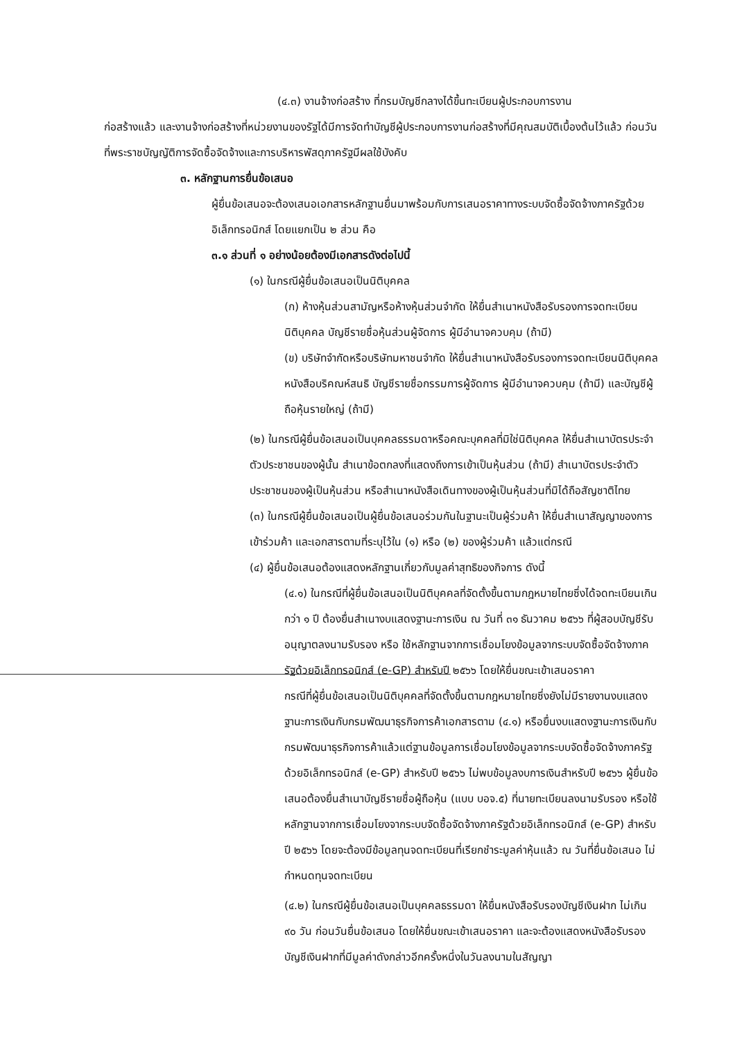(๔.๓) งานจ้างก่อสร้าง ที่กรมบัญชีกลางได้ขึ้นทะเบียนผู้ประกอบการงาน
ก่อสร้างแล้ว และงานจ้างก่อสร้างที่หน่วยงานของรัฐได้มีการจัดทำบัญชีผู้ประกอบการงานก่อสร้างที่มีคุณสมบัติเบื้องต้นไว้แล้ว ก่อนวันที่พระราชบัญญัติการจัดซื้อจัดจ้างและการบริหารพัสดุภาครัฐมีผลใช้บังคับ
๓. หลักฐานการยื่นข้อเสนอ
ผู้ยื่นข้อเสนอจะต้องเสนอเอกสารหลักฐานยื่นมาพร้อมกับการเสนอราคาทางระบบจัดซื้อจัดจ้างภาครัฐด้วยอิเล็กทรอนิกส์ โดยแยกเป็น ๒ ส่วน คือ
๓.๑ ส่วนที่ ๑ อย่างน้อยต้องมีเอกสารดังต่อไปนี้
(๑) ในกรณีผู้ยื่นข้อเสนอเป็นนิติบุคคล
(ก) ห้างหุ้นส่วนสามัญหรือห้างหุ้นส่วนจำกัด ให้ยื่นสำเนาหนังสือรับรองการจดทะเบียนนิติบุคคล บัญชีรายชื่อหุ้นส่วนผู้จัดการ ผู้มีอำนาจควบคุม (ถ้ามี)
(ข) บริษัทจำกัดหรือบริษัทมหาชนจำกัด ให้ยื่นสำเนาหนังสือรับรองการจดทะเบียนนิติบุคคล หนังสือบริคณห์สนธิ บัญชีรายชื่อกรรมการผู้จัดการ ผู้มีอำนาจควบคุม (ถ้ามี) และบัญชีผู้ถือหุ้นรายใหญ่ (ถ้ามี)
(๒) ในกรณีผู้ยื่นข้อเสนอเป็นบุคคลธรรมดาหรือคณะบุคคลที่มิใช่นิติบุคคล ให้ยื่นสำเนาบัตรประจำตัวประชาชนของผู้นั้น สำเนาข้อตกลงที่แสดงถึงการเข้าเป็นหุ้นส่วน (ถ้ามี) สำเนาบัตรประจำตัวประชาชนของผู้เป็นหุ้นส่วน หรือสำเนาหนังสือเดินทางของผู้เป็นหุ้นส่วนที่มิได้ถือสัญชาติไทย
(๓) ในกรณีผู้ยื่นข้อเสนอเป็นผู้ยื่นข้อเสนอร่วมกันในฐานะเป็นผู้ร่วมค้า ให้ยื่นสำเนาสัญญาของการเข้าร่วมค้า และเอกสารตามที่ระบุไว้ใน (๑) หรือ (๒) ของผู้ร่วมค้า แล้วแต่กรณี
(๔) ผู้ยื่นข้อเสนอต้องแสดงหลักฐานเกี่ยวกับมูลค่าสุทธิของกิจการ ดังนี้
(๔.๑) ในกรณีที่ผู้ยื่นข้อเสนอเป็นนิติบุคคลที่จัดตั้งขึ้นตามกฎหมายไทยซึ่งได้จดทะเบียนเกินกว่า ๑ ปี ต้องยื่นสำเนางบแสดงฐานะการเงิน ณ วันที่ ๓๑ ธันวาคม ๒๕๖๖ ที่ผู้สอบบัญชีรับอนุญาตลงนามรับรอง หรือ ใช้หลักฐานจากการเชื่อมโยงข้อมูลจากระบบจัดซื้อจัดจ้างภาครัฐด้วยอิเล็กทรอนิกส์ (e-GP) สำหรับปี ๒๕๖๖ โดยให้ยื่นขณะเข้าเสนอราคา
กรณีที่ผู้ยื่นข้อเสนอเป็นนิติบุคคลที่จัดตั้งขึ้นตามกฎหมายไทยซึ่งยังไม่มีรายงานงบแสดงฐานะการเงินกับกรมพัฒนาธุรกิจการค้าเอกสารตาม (๔.๑) หรือยื่นงบแสดงฐานะการเงินกับกรมพัฒนาธุรกิจการค้าแล้วแต่ฐานข้อมูลการเชื่อมโยงข้อมูลจากระบบจัดซื้อจัดจ้างภาครัฐด้วยอิเล็กทรอนิกส์ (e-GP) สำหรับปี ๒๕๖๖ ไม่พบข้อมูลงบการเงินสำหรับปี ๒๕๖๖ ผู้ยื่นข้อเสนอต้องยื่นสำเนาบัญชีรายชื่อผู้ถือหุ้น (แบบ บอจ.๕) ที่นายทะเบียนลงนามรับรอง หรือใช้หลักฐานจากการเชื่อมโยงจากระบบจัดซื้อจัดจ้างภาครัฐด้วยอิเล็กทรอนิกส์ (e-GP) สำหรับปี ๒๕๖๖ โดยจะต้องมีข้อมูลทุนจดทะเบียนที่เรียกชำระมูลค่าหุ้นแล้ว ณ วันที่ยื่นข้อเสนอ ไม่กำหนดทุนจดทะเบียน
(๔.๒) ในกรณีผู้ยื่นข้อเสนอเป็นบุคคลธรรมดา ให้ยื่นหนังสือรับรองบัญชีเงินฝาก ไม่เกิน ๙๐ วัน ก่อนวันยื่นข้อเสนอ โดยให้ยื่นขณะเข้าเสนอราคา และจะต้องแสดงหนังสือรับรองบัญชีเงินฝากที่มีมูลค่าดังกล่าวอีกครั้งหนึ่งในวันลงนามในสัญญา